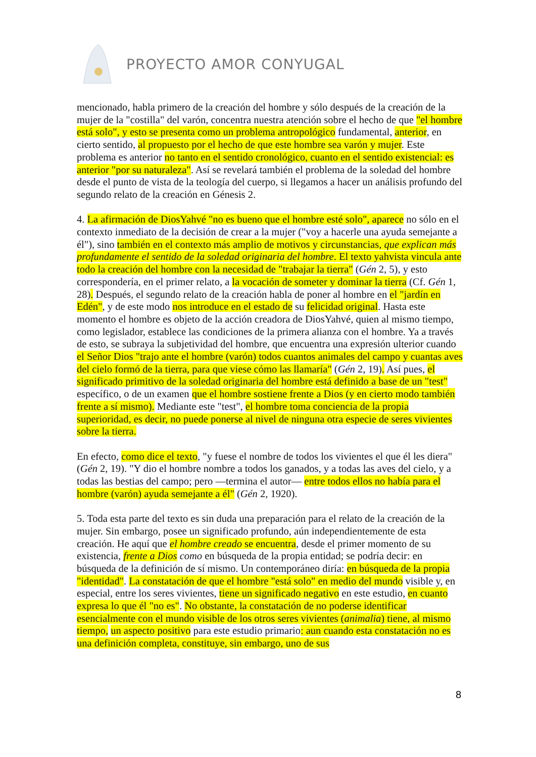PROYECTO AMOR CONYUGAL
mencionado, habla primero de la creación del hombre y sólo después de la creación de la mujer de la "costilla" del varón, concentra nuestra atención sobre el hecho de que "el hombre está solo", y esto se presenta como un problema antropológico fundamental, anterior, en cierto sentido, al propuesto por el hecho de que este hombre sea varón y mujer. Este problema es anterior no tanto en el sentido cronológico, cuanto en el sentido existencial: es anterior "por su naturaleza". Así se revelará también el problema de la soledad del hombre desde el punto de vista de la teología del cuerpo, si llegamos a hacer un análisis profundo del segundo relato de la creación en Génesis 2.
4. La afirmación de DiosYahvé "no es bueno que el hombre esté solo", aparece no sólo en el contexto inmediato de la decisión de crear a la mujer ("voy a hacerle una ayuda semejante a él"), sino también en el contexto más amplio de motivos y circunstancias, que explican más profundamente el sentido de la soledad originaria del hombre. El texto yahvista vincula ante todo la creación del hombre con la necesidad de "trabajar la tierra" (Gén 2, 5), y esto correspondería, en el primer relato, a la vocación de someter y dominar la tierra (Cf. Gén 1, 28). Después, el segundo relato de la creación habla de poner al hombre en el "jardín en Edén", y de este modo nos introduce en el estado de su felicidad original. Hasta este momento el hombre es objeto de la acción creadora de DiosYahvé, quien al mismo tiempo, como legislador, establece las condiciones de la primera alianza con el hombre. Ya a través de esto, se subraya la subjetividad del hombre, que encuentra una expresión ulterior cuando el Señor Dios "trajo ante el hombre (varón) todos cuantos animales del campo y cuantas aves del cielo formó de la tierra, para que viese cómo las llamaría" (Gén 2, 19). Así pues, el significado primitivo de la soledad originaria del hombre está definido a base de un "test" específico, o de un examen que el hombre sostiene frente a Dios (y en cierto modo también frente a sí mismo). Mediante este "test", el hombre toma conciencia de la propia superioridad, es decir, no puede ponerse al nivel de ninguna otra especie de seres vivientes sobre la tierra.
En efecto, como dice el texto, "y fuese el nombre de todos los vivientes el que él les diera" (Gén 2, 19). "Y dio el hombre nombre a todos los ganados, y a todas las aves del cielo, y a todas las bestias del campo; pero —termina el autor— entre todos ellos no había para el hombre (varón) ayuda semejante a él" (Gén 2, 1920).
5. Toda esta parte del texto es sin duda una preparación para el relato de la creación de la mujer. Sin embargo, posee un significado profundo, aún independientemente de esta creación. He aquí que el hombre creado se encuentra, desde el primer momento de su existencia, frente a Dios como en búsqueda de la propia entidad; se podría decir: en búsqueda de la definición de sí mismo. Un contemporáneo diría: en búsqueda de la propia "identidad". La constatación de que el hombre "está solo" en medio del mundo visible y, en especial, entre los seres vivientes, tiene un significado negativo en este estudio, en cuanto expresa lo que él "no es". No obstante, la constatación de no poderse identificar esencialmente con el mundo visible de los otros seres vivientes (animalia) tiene, al mismo tiempo, un aspecto positivo para este estudio primario: aun cuando esta constatación no es una definición completa, constituye, sin embargo, uno de sus
8